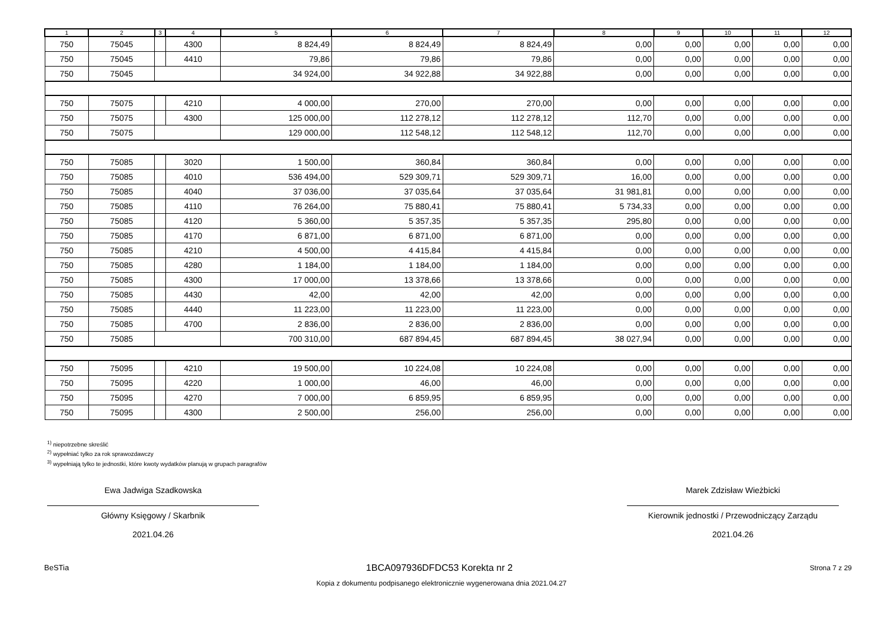| 1 | 2 | 3 | 4 | 5 | 6 | 7 | 8 | 9 | 10 | 11 | 12 |
| --- | --- | --- | --- | --- | --- | --- | --- | --- | --- | --- | --- |
| 750 | 75045 | | 4300 | 8 824,49 | 8 824,49 | 8 824,49 | 0,00 | 0,00 | 0,00 | 0,00 | 0,00 |
| 750 | 75045 | | 4410 | 79,86 | 79,86 | 79,86 | 0,00 | 0,00 | 0,00 | 0,00 | 0,00 |
| 750 | 75045 | | | 34 924,00 | 34 922,88 | 34 922,88 | 0,00 | 0,00 | 0,00 | 0,00 | 0,00 |
| 750 | 75075 | | 4210 | 4 000,00 | 270,00 | 270,00 | 0,00 | 0,00 | 0,00 | 0,00 | 0,00 |
| 750 | 75075 | | 4300 | 125 000,00 | 112 278,12 | 112 278,12 | 112,70 | 0,00 | 0,00 | 0,00 | 0,00 |
| 750 | 75075 | | | 129 000,00 | 112 548,12 | 112 548,12 | 112,70 | 0,00 | 0,00 | 0,00 | 0,00 |
| 750 | 75085 | | 3020 | 1 500,00 | 360,84 | 360,84 | 0,00 | 0,00 | 0,00 | 0,00 | 0,00 |
| 750 | 75085 | | 4010 | 536 494,00 | 529 309,71 | 529 309,71 | 16,00 | 0,00 | 0,00 | 0,00 | 0,00 |
| 750 | 75085 | | 4040 | 37 036,00 | 37 035,64 | 37 035,64 | 31 981,81 | 0,00 | 0,00 | 0,00 | 0,00 |
| 750 | 75085 | | 4110 | 76 264,00 | 75 880,41 | 75 880,41 | 5 734,33 | 0,00 | 0,00 | 0,00 | 0,00 |
| 750 | 75085 | | 4120 | 5 360,00 | 5 357,35 | 5 357,35 | 295,80 | 0,00 | 0,00 | 0,00 | 0,00 |
| 750 | 75085 | | 4170 | 6 871,00 | 6 871,00 | 6 871,00 | 0,00 | 0,00 | 0,00 | 0,00 | 0,00 |
| 750 | 75085 | | 4210 | 4 500,00 | 4 415,84 | 4 415,84 | 0,00 | 0,00 | 0,00 | 0,00 | 0,00 |
| 750 | 75085 | | 4280 | 1 184,00 | 1 184,00 | 1 184,00 | 0,00 | 0,00 | 0,00 | 0,00 | 0,00 |
| 750 | 75085 | | 4300 | 17 000,00 | 13 378,66 | 13 378,66 | 0,00 | 0,00 | 0,00 | 0,00 | 0,00 |
| 750 | 75085 | | 4430 | 42,00 | 42,00 | 42,00 | 0,00 | 0,00 | 0,00 | 0,00 | 0,00 |
| 750 | 75085 | | 4440 | 11 223,00 | 11 223,00 | 11 223,00 | 0,00 | 0,00 | 0,00 | 0,00 | 0,00 |
| 750 | 75085 | | 4700 | 2 836,00 | 2 836,00 | 2 836,00 | 0,00 | 0,00 | 0,00 | 0,00 | 0,00 |
| 750 | 75085 | | | 700 310,00 | 687 894,45 | 687 894,45 | 38 027,94 | 0,00 | 0,00 | 0,00 | 0,00 |
| 750 | 75095 | | 4210 | 19 500,00 | 10 224,08 | 10 224,08 | 0,00 | 0,00 | 0,00 | 0,00 | 0,00 |
| 750 | 75095 | | 4220 | 1 000,00 | 46,00 | 46,00 | 0,00 | 0,00 | 0,00 | 0,00 | 0,00 |
| 750 | 75095 | | 4270 | 7 000,00 | 6 859,95 | 6 859,95 | 0,00 | 0,00 | 0,00 | 0,00 | 0,00 |
| 750 | 75095 | | 4300 | 2 500,00 | 256,00 | 256,00 | 0,00 | 0,00 | 0,00 | 0,00 | 0,00 |
<sup>1)</sup> niepotrzebne skreślić
<sup>2)</sup> wypełniać tylko za rok sprawozdawczy
<sup>3)</sup> wypełniają tylko te jednostki, które kwoty wydatków planują w grupach paragrafów
Ewa Jadwiga Szadkowska
Główny Księgowy / Skarbnik
2021.04.26
Marek Zdzisław Wieżbicki
Kierownik jednostki / Przewodniczący Zarządu
2021.04.26
BeSTia 1BCA097936DFDC53 Korekta nr 2 Strona 7 z 29
Kopia z dokumentu podpisanego elektronicznie wygenerowana dnia 2021.04.27